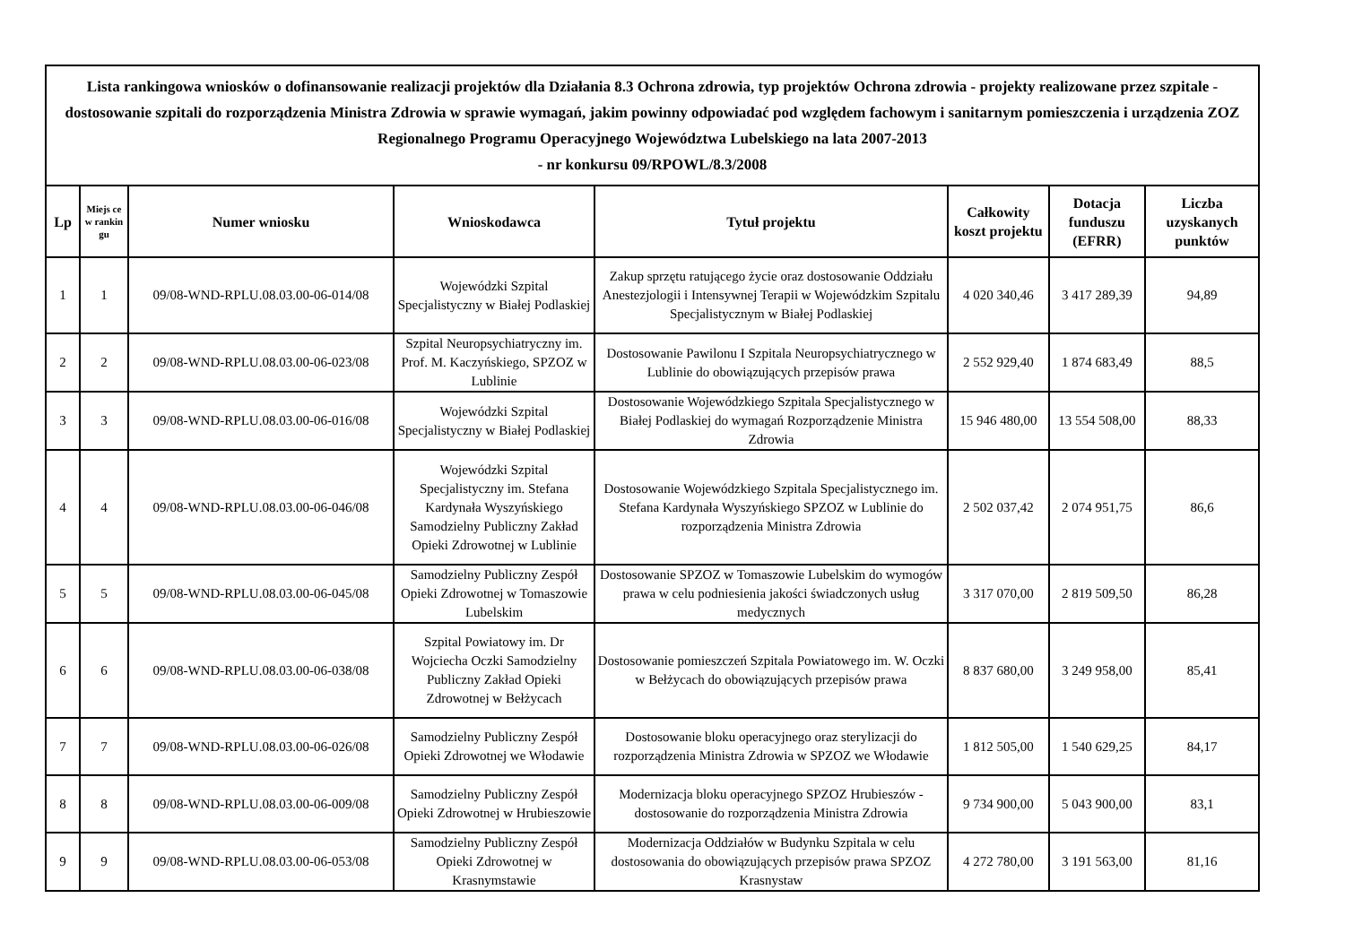| Lista rankingowa wniosków o dofinansowanie realizacji projektów dla Działania 8.3 Ochrona zdrowia, typ projektów Ochrona zdrowia - projekty realizowane przez szpitale - dostosowanie szpitali do rozporządzenia Ministra Zdrowia w sprawie wymagań, jakim powinny odpowiadać pod względem fachowym i sanitarnym pomieszczenia i urządzenia ZOZ Regionalnego Programu Operacyjnego Województwa Lubelskiego na lata 2007-2013 - nr konkursu 09/RPOWL/8.3/2008 | | | | | | | |
| Lp | Miejs ce w rankin gu | Numer wniosku | Wnioskodawca | Tytuł projektu | Całkowity koszt projektu | Dotacja funduszu (EFRR) | Liczba uzyskanych punktów |
| 1 | 1 | 09/08-WND-RPLU.08.03.00-06-014/08 | Wojewódzki Szpital Specjalistyczny w Białej Podlaskiej | Zakup sprzętu ratującego życie oraz dostosowanie Oddziału Anestezjologii i Intensywnej Terapii w Wojewódzkim Szpitalu Specjalistycznym w Białej Podlaskiej | 4 020 340,46 | 3 417 289,39 | 94,89 |
| 2 | 2 | 09/08-WND-RPLU.08.03.00-06-023/08 | Szpital Neuropsychiatryczny im. Prof. M. Kaczyńskiego, SPZOZ w Lublinie | Dostosowanie Pawilonu I Szpitala Neuropsychiatrycznego w Lublinie do obowiązujących przepisów prawa | 2 552 929,40 | 1 874 683,49 | 88,5 |
| 3 | 3 | 09/08-WND-RPLU.08.03.00-06-016/08 | Wojewódzki Szpital Specjalistyczny w Białej Podlaskiej | Dostosowanie Wojewódzkiego Szpitala Specjalistycznego w Białej Podlaskiej do wymagań Rozporządzenie Ministra Zdrowia | 15 946 480,00 | 13 554 508,00 | 88,33 |
| 4 | 4 | 09/08-WND-RPLU.08.03.00-06-046/08 | Wojewódzki Szpital Specjalistyczny im. Stefana Kardynała Wyszyńskiego Samodzielny Publiczny Zakład Opieki Zdrowotnej w Lublinie | Dostosowanie Wojewódzkiego Szpitala Specjalistycznego im. Stefana Kardynała Wyszyńskiego SPZOZ w Lublinie do rozporządzenia Ministra Zdrowia | 2 502 037,42 | 2 074 951,75 | 86,6 |
| 5 | 5 | 09/08-WND-RPLU.08.03.00-06-045/08 | Samodzielny Publiczny Zespół Opieki Zdrowotnej w Tomaszowie Lubelskim | Dostosowanie SPZOZ w Tomaszowie Lubelskim do wymogów prawa w celu podniesienia jakości świadczonych usług medycznych | 3 317 070,00 | 2 819 509,50 | 86,28 |
| 6 | 6 | 09/08-WND-RPLU.08.03.00-06-038/08 | Szpital Powiatowy im. Dr Wojciecha Oczki Samodzielny Publiczny Zakład Opieki Zdrowotnej w Bełżycach | Dostosowanie pomieszczeń Szpitala Powiatowego im. W. Oczki w Bełżycach do obowiązujących przepisów prawa | 8 837 680,00 | 3 249 958,00 | 85,41 |
| 7 | 7 | 09/08-WND-RPLU.08.03.00-06-026/08 | Samodzielny Publiczny Zespół Opieki Zdrowotnej we Włodawie | Dostosowanie bloku operacyjnego oraz sterylizacji do rozporządzenia Ministra Zdrowia w SPZOZ we Włodawie | 1 812 505,00 | 1 540 629,25 | 84,17 |
| 8 | 8 | 09/08-WND-RPLU.08.03.00-06-009/08 | Samodzielny Publiczny Zespół Opieki Zdrowotnej w Hrubieszowie | Modernizacja bloku operacyjnego SPZOZ Hrubieszów - dostosowanie do rozporządzenia Ministra Zdrowia | 9 734 900,00 | 5 043 900,00 | 83,1 |
| 9 | 9 | 09/08-WND-RPLU.08.03.00-06-053/08 | Samodzielny Publiczny Zespół Opieki Zdrowotnej w Krasnymstawie | Modernizacja Oddziałów w Budynku Szpitala w celu dostosowania do obowiązujących przepisów prawa SPZOZ Krasnystaw | 4 272 780,00 | 3 191 563,00 | 81,16 |